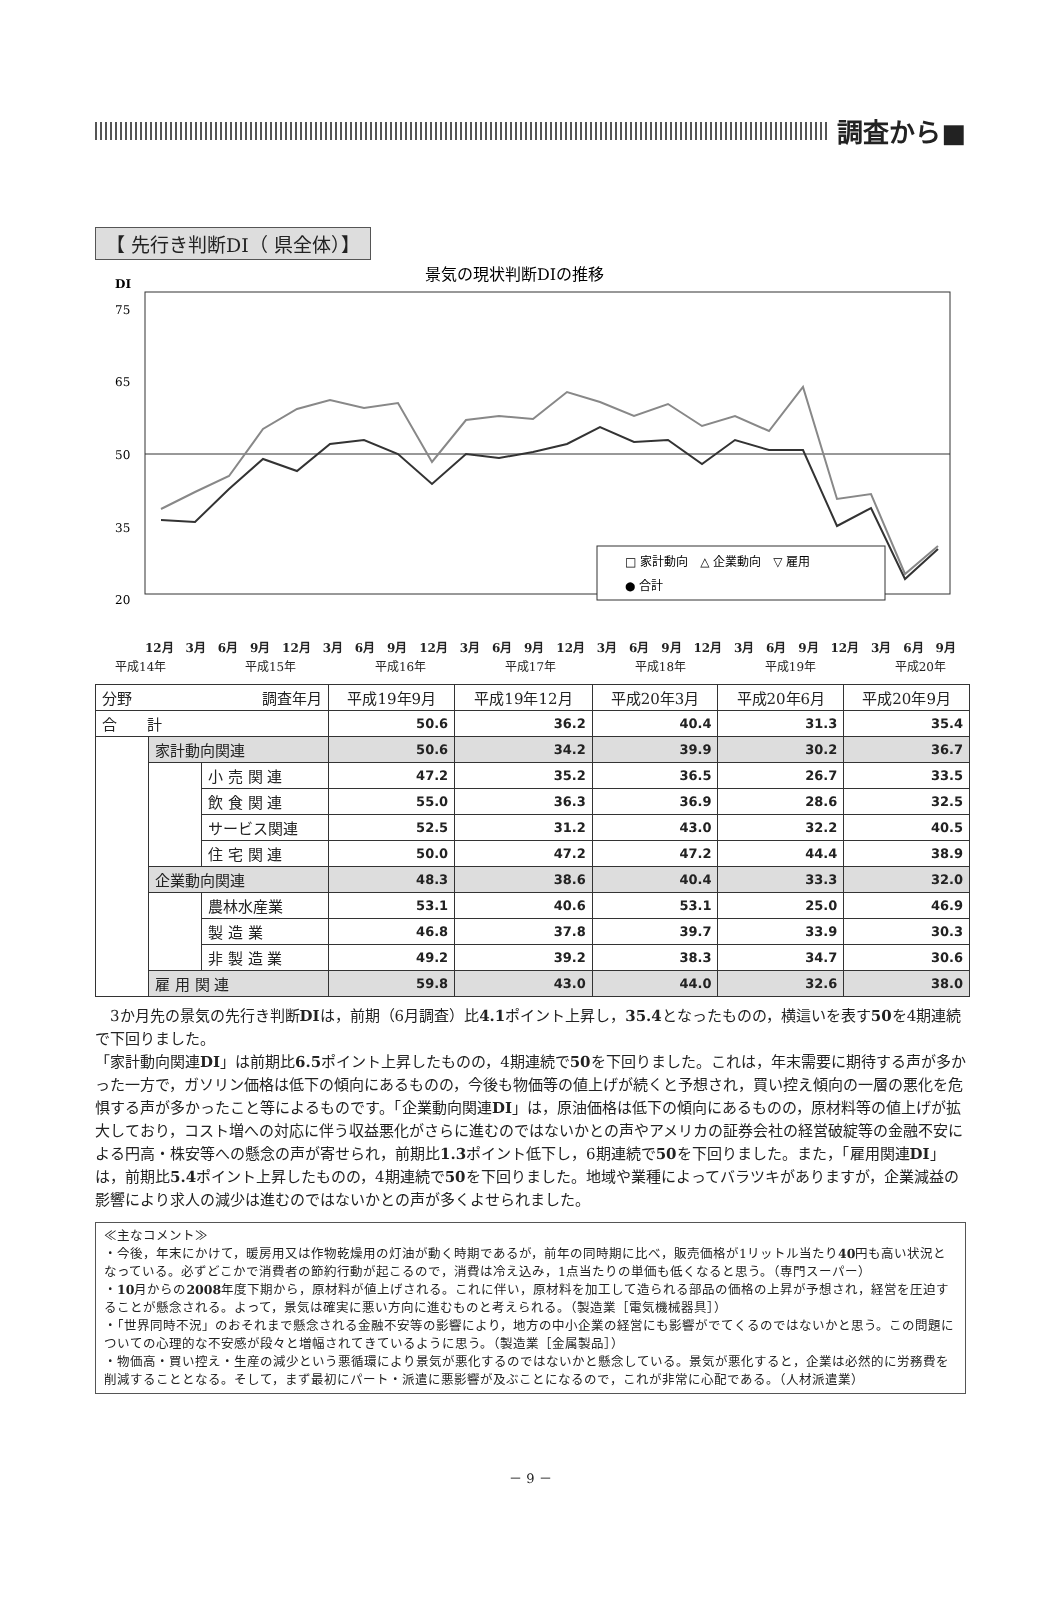調査から■
【 先行き判断DI（ 県全体）】
景気の現状判断DIの推移
DI
75
65
50
35
20
□ 家計動向　△ 企業動向　▽ 雇用
● 合計
12月 3月 6月 9月 12月 3月 6月 9月 12月 3月 6月 9月 12月 3月 6月 9月 12月 3月 6月 9月 12月 3月 6月 9月
平成14年 平成15年 平成16年 平成17年 平成18年 平成19年 平成20年
| 分野 調査年月 | | | 平成19年9月 | 平成19年12月 | 平成20年3月 | 平成20年6月 | 平成20年9月 |
| --- | --- | --- | --- | --- | --- | --- | --- |
| 合 計 | | | 50.6 | 36.2 | 40.4 | 31.3 | 35.4 |
| | 家計動向関連 | | 50.6 | 34.2 | 39.9 | 30.2 | 36.7 |
| | | 小 売 関 連 | 47.2 | 35.2 | 36.5 | 26.7 | 33.5 |
| | | 飲 食 関 連 | 55.0 | 36.3 | 36.9 | 28.6 | 32.5 |
| | | サービス関連 | 52.5 | 31.2 | 43.0 | 32.2 | 40.5 |
| | | 住 宅 関 連 | 50.0 | 47.2 | 47.2 | 44.4 | 38.9 |
| | 企業動向関連 | | 48.3 | 38.6 | 40.4 | 33.3 | 32.0 |
| | | 農林水産業 | 53.1 | 40.6 | 53.1 | 25.0 | 46.9 |
| | | 製 造 業 | 46.8 | 37.8 | 39.7 | 33.9 | 30.3 |
| | | 非 製 造 業 | 49.2 | 39.2 | 38.3 | 34.7 | 30.6 |
| | 雇 用 関 連 | | 59.8 | 43.0 | 44.0 | 32.6 | 38.0 |
　3か月先の景気の先行き判断DIは，前期（6月調査）比4.1ポイント上昇し，35.4となったものの，横這いを表す50を4期連続で下回りました。
「家計動向関連DI」は前期比6.5ポイント上昇したものの，4期連続で50を下回りました。これは，年末需要に期待する声が多かった一方で，ガソリン価格は低下の傾向にあるものの，今後も物価等の値上げが続くと予想され，買い控え傾向の一層の悪化を危惧する声が多かったこと等によるものです。「企業動向関連DI」は，原油価格は低下の傾向にあるものの，原材料等の値上げが拡大しており，コスト増への対応に伴う収益悪化がさらに進むのではないかとの声やアメリカの証券会社の経営破綻等の金融不安による円高・株安等への懸念の声が寄せられ，前期比1.3ポイント低下し，6期連続で50を下回りました。また，「雇用関連DI」は，前期比5.4ポイント上昇したものの，4期連続で50を下回りました。地域や業種によってバラツキがありますが，企業減益の影響により求人の減少は進むのではないかとの声が多くよせられました。
≪主なコメント≫
・今後，年末にかけて，暖房用又は作物乾燥用の灯油が動く時期であるが，前年の同時期に比べ，販売価格が1リットル当たり40円も高い状況となっている。必ずどこかで消費者の節約行動が起こるので，消費は冷え込み，1点当たりの単価も低くなると思う。（専門スーパー）
・10月からの2008年度下期から，原材料が値上げされる。これに伴い，原材料を加工して造られる部品の価格の上昇が予想され，経営を圧迫することが懸念される。よって，景気は確実に悪い方向に進むものと考えられる。（製造業［電気機械器具］）
・「世界同時不況」のおそれまで懸念される金融不安等の影響により，地方の中小企業の経営にも影響がでてくるのではないかと思う。この問題についての心理的な不安感が段々と増幅されてきているように思う。（製造業［金属製品］）
・物価高・買い控え・生産の減少という悪循環により景気が悪化するのではないかと懸念している。景気が悪化すると，企業は必然的に労務費を削減することとなる。そして，まず最初にパート・派遣に悪影響が及ぶことになるので，これが非常に心配である。（人材派遣業）
－ 9 －